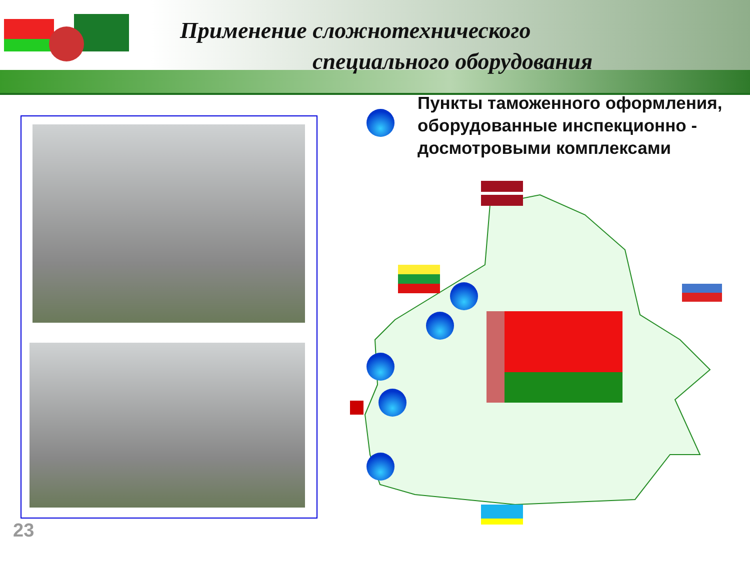Применение сложнотехнического
специального оборудования
Пункты таможенного оформления,
оборудованные инспекционно -
досмотровыми комплексами
23